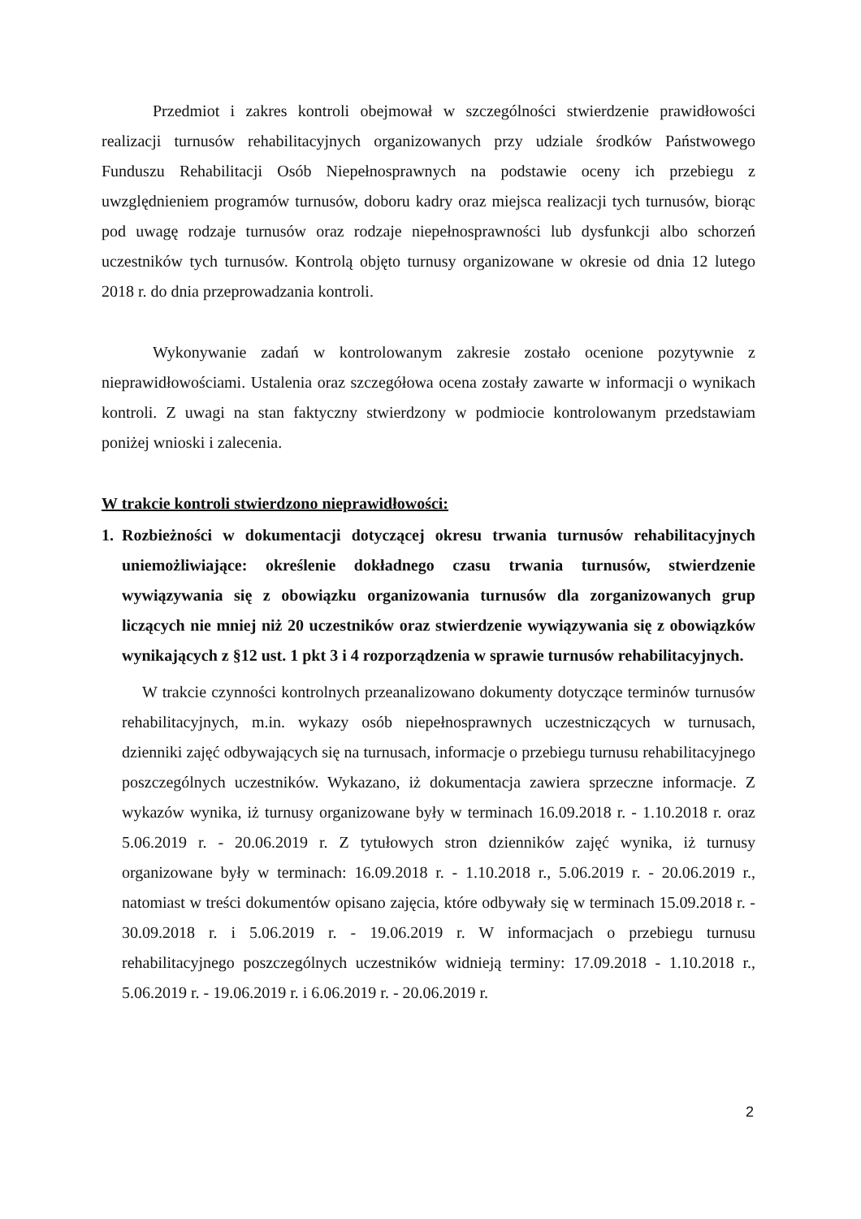Przedmiot i zakres kontroli obejmował w szczególności stwierdzenie prawidłowości realizacji turnusów rehabilitacyjnych organizowanych przy udziale środków Państwowego Funduszu Rehabilitacji Osób Niepełnosprawnych na podstawie oceny ich przebiegu z uwzględnieniem programów turnusów, doboru kadry oraz miejsca realizacji tych turnusów, biorąc pod uwagę rodzaje turnusów oraz rodzaje niepełnosprawności lub dysfunkcji albo schorzeń uczestników tych turnusów. Kontrolą objęto turnusy organizowane w okresie od dnia 12 lutego 2018 r. do dnia przeprowadzania kontroli.
Wykonywanie zadań w kontrolowanym zakresie zostało ocenione pozytywnie z nieprawidłowościami. Ustalenia oraz szczegółowa ocena zostały zawarte w informacji o wynikach kontroli. Z uwagi na stan faktyczny stwierdzony w podmiocie kontrolowanym przedstawiam poniżej wnioski i zalecenia.
W trakcie kontroli stwierdzono nieprawidłowości:
1. Rozbieżności w dokumentacji dotyczącej okresu trwania turnusów rehabilitacyjnych uniemożliwiające: określenie dokładnego czasu trwania turnusów, stwierdzenie wywiązywania się z obowiązku organizowania turnusów dla zorganizowanych grup liczących nie mniej niż 20 uczestników oraz stwierdzenie wywiązywania się z obowiązków wynikających z §12 ust. 1 pkt 3 i 4 rozporządzenia w sprawie turnusów rehabilitacyjnych.
W trakcie czynności kontrolnych przeanalizowano dokumenty dotyczące terminów turnusów rehabilitacyjnych, m.in. wykazy osób niepełnosprawnych uczestniczących w turnusach, dzienniki zajęć odbywających się na turnusach, informacje o przebiegu turnusu rehabilitacyjnego poszczególnych uczestników. Wykazano, iż dokumentacja zawiera sprzeczne informacje. Z wykazów wynika, iż turnusy organizowane były w terminach 16.09.2018 r. - 1.10.2018 r. oraz 5.06.2019 r. - 20.06.2019 r. Z tytułowych stron dzienników zajęć wynika, iż turnusy organizowane były w terminach: 16.09.2018 r. - 1.10.2018 r., 5.06.2019 r. - 20.06.2019 r., natomiast w treści dokumentów opisano zajęcia, które odbywały się w terminach 15.09.2018 r. - 30.09.2018 r. i 5.06.2019 r. - 19.06.2019 r. W informacjach o przebiegu turnusu rehabilitacyjnego poszczególnych uczestników widnieją terminy: 17.09.2018 - 1.10.2018 r., 5.06.2019 r. - 19.06.2019 r. i 6.06.2019 r. - 20.06.2019 r.
2